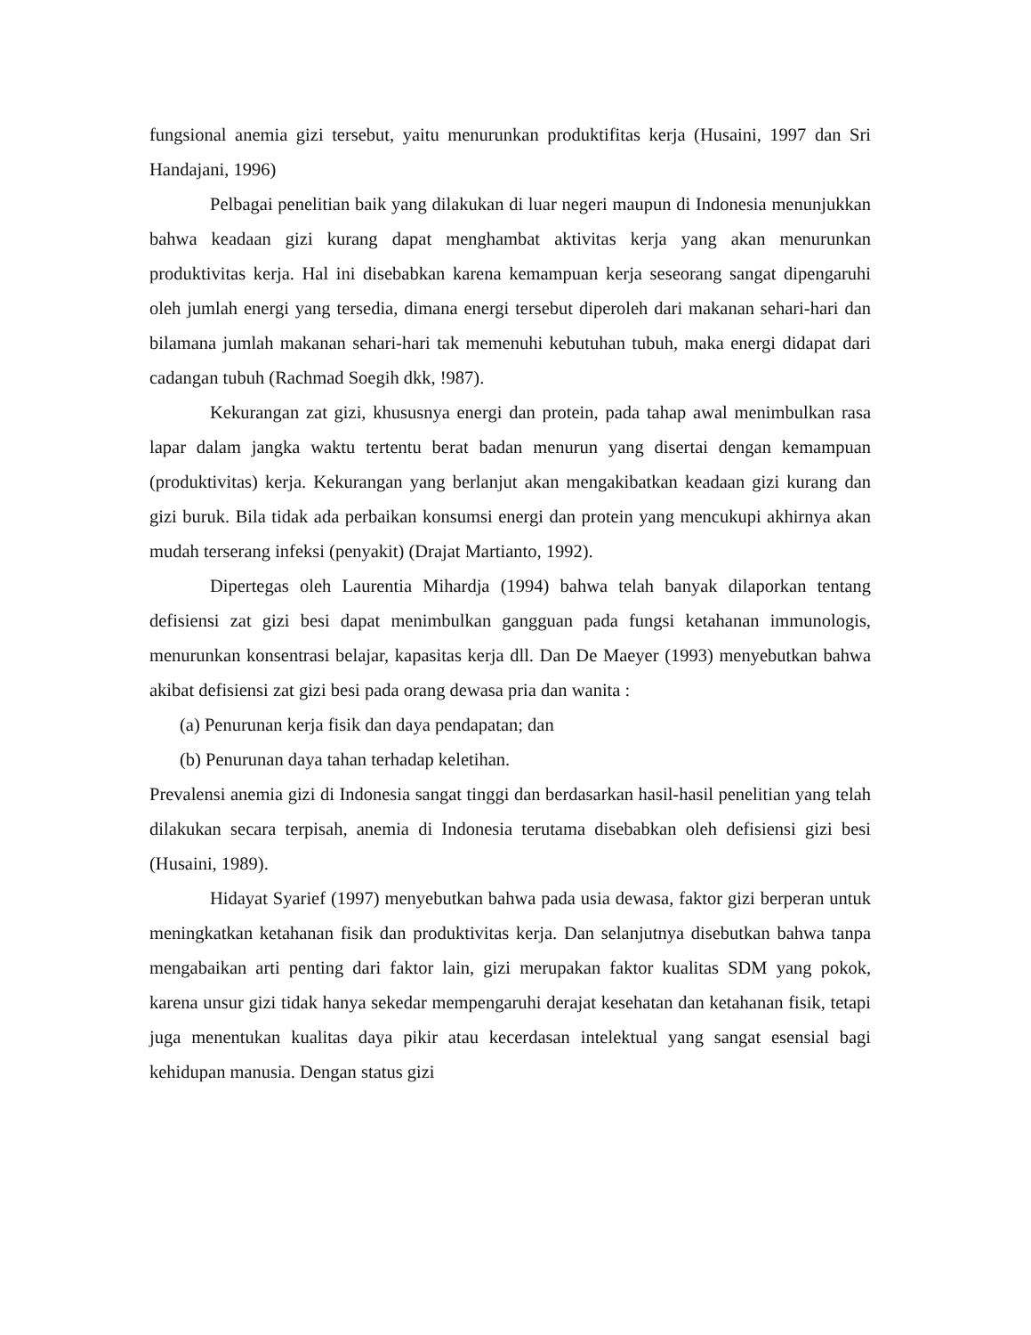fungsional anemia gizi tersebut, yaitu menurunkan produktifitas kerja (Husaini, 1997 dan Sri Handajani, 1996)
Pelbagai penelitian baik yang dilakukan di luar negeri maupun di Indonesia menunjukkan bahwa keadaan gizi kurang dapat menghambat aktivitas kerja yang akan menurunkan produktivitas kerja. Hal ini disebabkan karena kemampuan kerja seseorang sangat dipengaruhi oleh jumlah energi yang tersedia, dimana energi tersebut diperoleh dari makanan sehari-hari dan bilamana jumlah makanan sehari-hari tak memenuhi kebutuhan tubuh, maka energi didapat dari cadangan tubuh (Rachmad Soegih dkk, !987).
Kekurangan zat gizi, khususnya energi dan protein, pada tahap awal menimbulkan rasa lapar dalam jangka waktu tertentu berat badan menurun yang disertai dengan kemampuan (produktivitas) kerja. Kekurangan yang berlanjut akan mengakibatkan keadaan gizi kurang dan gizi buruk. Bila tidak ada perbaikan konsumsi energi dan protein yang mencukupi akhirnya akan mudah terserang infeksi (penyakit) (Drajat Martianto, 1992).
Dipertegas oleh Laurentia Mihardja (1994) bahwa telah banyak dilaporkan tentang defisiensi zat gizi besi dapat menimbulkan gangguan pada fungsi ketahanan immunologis, menurunkan konsentrasi belajar, kapasitas kerja dll. Dan De Maeyer (1993) menyebutkan bahwa akibat defisiensi zat gizi besi pada orang dewasa pria dan wanita :
(a) Penurunan kerja fisik dan daya pendapatan; dan
(b) Penurunan daya tahan terhadap keletihan.
Prevalensi anemia gizi di Indonesia sangat tinggi dan berdasarkan hasil-hasil penelitian yang telah dilakukan secara terpisah, anemia di Indonesia terutama disebabkan oleh defisiensi gizi besi (Husaini, 1989).
Hidayat Syarief (1997) menyebutkan bahwa pada usia dewasa, faktor gizi berperan untuk meningkatkan ketahanan fisik dan produktivitas kerja. Dan selanjutnya disebutkan bahwa tanpa mengabaikan arti penting dari faktor lain, gizi merupakan faktor kualitas SDM yang pokok, karena unsur gizi tidak hanya sekedar mempengaruhi derajat kesehatan dan ketahanan fisik, tetapi juga menentukan kualitas daya pikir atau kecerdasan intelektual yang sangat esensial bagi kehidupan manusia. Dengan status gizi